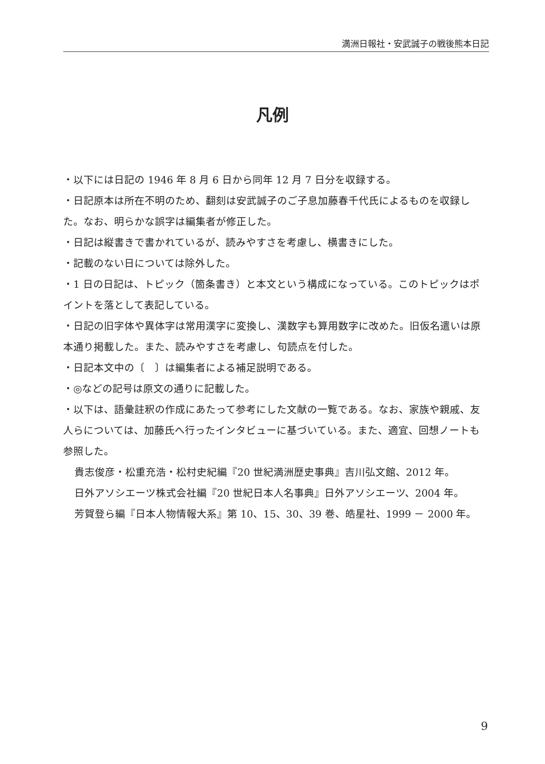満洲日報社・安武誠子の戦後熊本日記
凡例
・以下には日記の 1946 年 8 月 6 日から同年 12 月 7 日分を収録する。
・日記原本は所在不明のため、翻刻は安武誠子のご子息加藤春千代氏によるものを収録した。なお、明らかな誤字は編集者が修正した。
・日記は縦書きで書かれているが、読みやすさを考慮し、横書きにした。
・記載のない日については除外した。
・1 日の日記は、トピック（箇条書き）と本文という構成になっている。このトピックはポイントを落として表記している。
・日記の旧字体や異体字は常用漢字に変換し、漢数字も算用数字に改めた。旧仮名遣いは原本通り掲載した。また、読みやすさを考慮し、句読点を付した。
・日記本文中の〔　〕は編集者による補足説明である。
・◎などの記号は原文の通りに記載した。
・以下は、語彙註釈の作成にあたって参考にした文献の一覧である。なお、家族や親戚、友人らについては、加藤氏へ行ったインタビューに基づいている。また、適宜、回想ノートも参照した。
貴志俊彦・松重充浩・松村史紀編『20 世紀満洲歴史事典』吉川弘文館、2012 年。
日外アソシエーツ株式会社編『20 世紀日本人名事典』日外アソシエーツ、2004 年。
芳賀登ら編『日本人物情報大系』第 10、15、30、39 巻、皓星社、1999 － 2000 年。
9